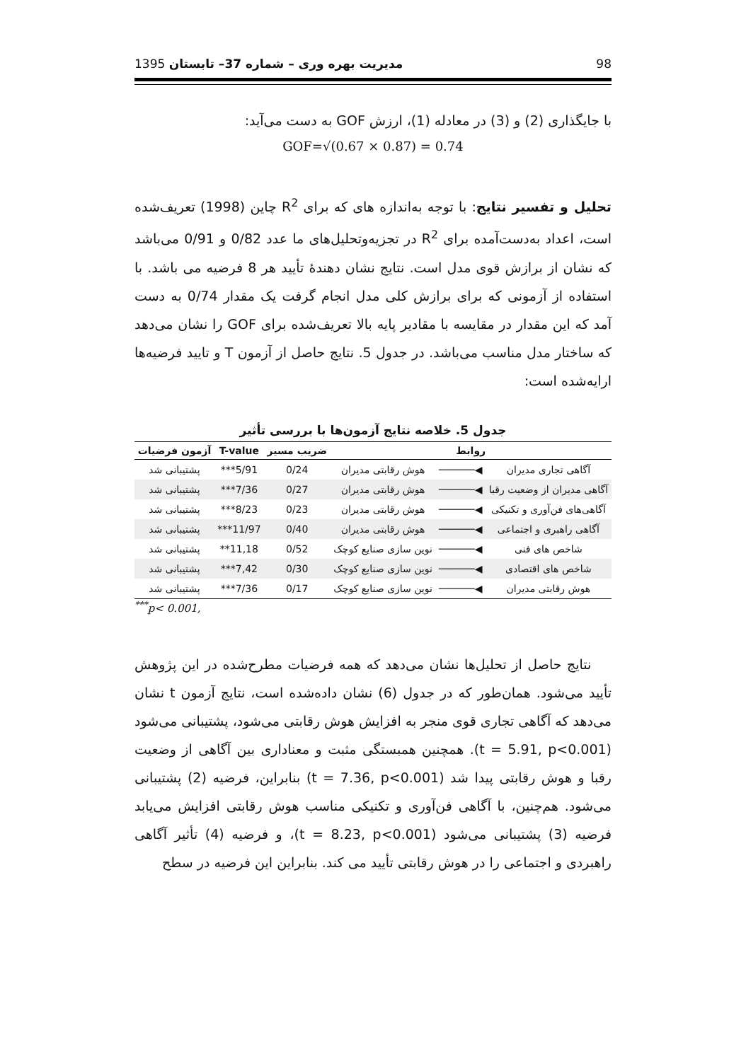98 مدیریت بهره وری – شماره 37– تابستان 1395
با جایگذاری (2) و (3) در معادله (1)، ارزش GOF به دست می‌آید:
GOF=√(0.67 × 0.87) = 0.74
تحلیل و تفسیر نتایج: با توجه به‌اندازه های که برای R<sup>2</sup> چاین (1998) تعریف‌شده است، اعداد به‌دست‌آمده برای R<sup>2</sup> در تجزیه‌وتحلیل‌های ما عدد 0/82 و 0/91 می‌باشد که نشان از برازش قوی مدل است. نتایج نشان دهندهٔ تأیید هر 8 فرضیه می باشد. با استفاده از آزمونی که برای برازش کلی مدل انجام گرفت یک مقدار 0/74 به دست آمد که این مقدار در مقایسه با مقادیر پایه بالا تعریف‌شده برای GOF را نشان می‌دهد که ساختار مدل مناسب می‌باشد. در جدول 5. نتایج حاصل از آزمون T و تایید فرضیه‌ها ارایه‌شده است:
جدول 5. خلاصه نتایج آزمون‌ها با بررسی تأثیر
| روابط | | | ضریب مسیر | T-value | آزمون فرضیات |
| --- | --- | --- | --- | --- | --- |
| آگاهی تجاری مدیران | ◀────── | هوش رقابتی مدیران | 0/24 | 5/91*** | پشتیبانی شد |
| آگاهی مدیران از وضعیت رقبا | ◀────── | هوش رقابتی مدیران | 0/27 | 7/36*** | پشتیبانی شد |
| آگاهی‌های فن‌آوری و تکنیکی | ◀────── | هوش رقابتی مدیران | 0/23 | 8/23*** | پشتیبانی شد |
| آگاهی راهبری و اجتماعی | ◀────── | هوش رقابتی مدیران | 0/40 | 11/97*** | پشتیبانی شد |
| شاخص های فنی | ◀────── | نوین سازی صنایع کوچک | 0/52 | 11,18** | پشتیبانی شد |
| شاخص های اقتصادی | ◀────── | نوین سازی صنایع کوچک | 0/30 | 7,42*** | پشتیبانی شد |
| هوش رقابتی مدیران | ◀────── | نوین سازی صنایع کوچک | 0/17 | 7/36*** | پشتیبانی شد |
<sup>***</sup> p< 0.001,
نتایج حاصل از تحلیل‌ها نشان می‌دهد که همه فرضیات مطرح‌شده در این پژوهش تأیید می‌شود. همان‌طور که در جدول (6) نشان داده‌شده است، نتایج آزمون t نشان می‌دهد که آگاهی تجاری قوی منجر به افزایش هوش رقابتی می‌شود، پشتیبانی می‌شود (t = 5.91, p<0.001). همچنین همبستگی مثبت و معناداری بین آگاهی از وضعیت رقبا و هوش رقابتی پیدا شد (t = 7.36, p<0.001) بنابراین، فرضیه (2) پشتیبانی می‌شود. هم‌چنین، با آگاهی فن‌آوری و تکنیکی مناسب هوش رقابتی افزایش می‌یابد فرضیه (3) پشتیبانی می‌شود (t = 8.23, p<0.001)، و فرضیه (4) تأثیر آگاهی راهبردی و اجتماعی را در هوش رقابتی تأیید می کند. بنابراین این فرضیه در سطح